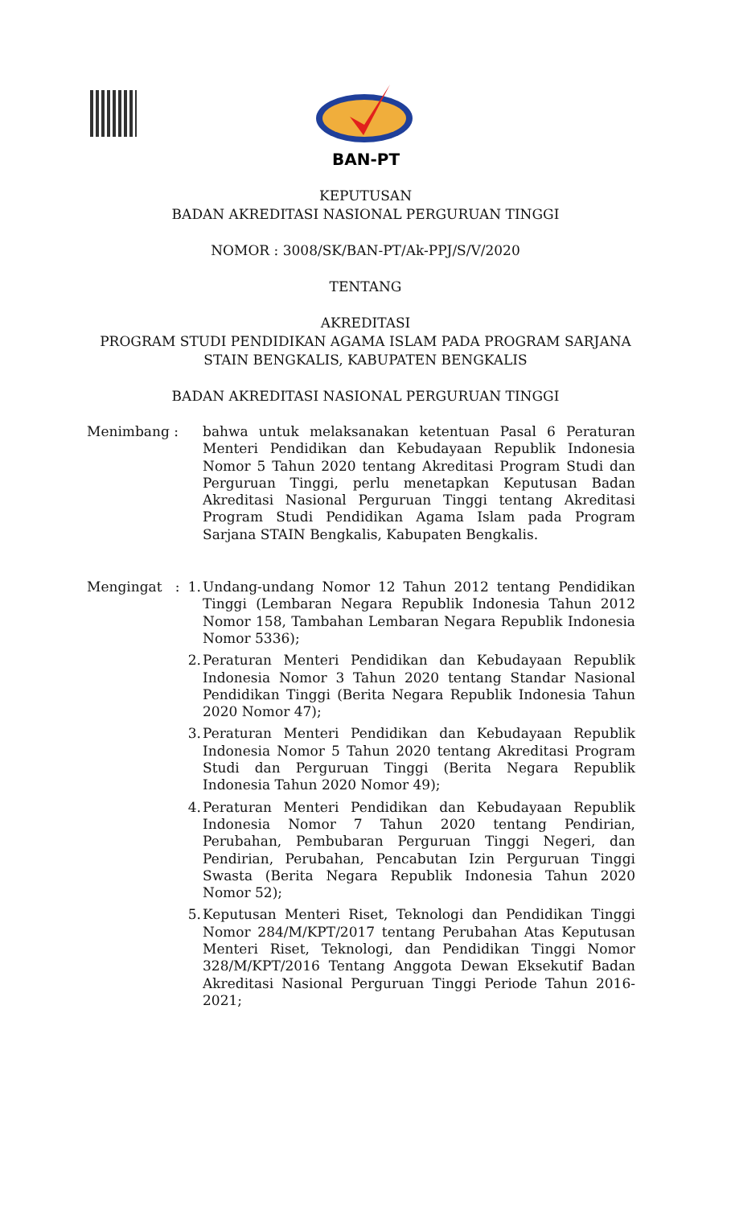BAN-PT
KEPUTUSAN
BADAN AKREDITASI NASIONAL PERGURUAN TINGGI
NOMOR : 3008/SK/BAN-PT/Ak-PPJ/S/V/2020
TENTANG
AKREDITASI
PROGRAM STUDI PENDIDIKAN AGAMA ISLAM PADA PROGRAM SARJANA
STAIN BENGKALIS, KABUPATEN BENGKALIS
BADAN AKREDITASI NASIONAL PERGURUAN TINGGI
Menimbang : bahwa untuk melaksanakan ketentuan Pasal 6 Peraturan Menteri Pendidikan dan Kebudayaan Republik Indonesia Nomor 5 Tahun 2020 tentang Akreditasi Program Studi dan Perguruan Tinggi, perlu menetapkan Keputusan Badan Akreditasi Nasional Perguruan Tinggi tentang Akreditasi Program Studi Pendidikan Agama Islam pada Program Sarjana STAIN Bengkalis, Kabupaten Bengkalis.
Mengingat :
1. Undang-undang Nomor 12 Tahun 2012 tentang Pendidikan Tinggi (Lembaran Negara Republik Indonesia Tahun 2012 Nomor 158, Tambahan Lembaran Negara Republik Indonesia Nomor 5336);
2. Peraturan Menteri Pendidikan dan Kebudayaan Republik Indonesia Nomor 3 Tahun 2020 tentang Standar Nasional Pendidikan Tinggi (Berita Negara Republik Indonesia Tahun 2020 Nomor 47);
3. Peraturan Menteri Pendidikan dan Kebudayaan Republik Indonesia Nomor 5 Tahun 2020 tentang Akreditasi Program Studi dan Perguruan Tinggi (Berita Negara Republik Indonesia Tahun 2020 Nomor 49);
4. Peraturan Menteri Pendidikan dan Kebudayaan Republik Indonesia Nomor 7 Tahun 2020 tentang Pendirian, Perubahan, Pembubaran Perguruan Tinggi Negeri, dan Pendirian, Perubahan, Pencabutan Izin Perguruan Tinggi Swasta (Berita Negara Republik Indonesia Tahun 2020 Nomor 52);
5. Keputusan Menteri Riset, Teknologi dan Pendidikan Tinggi Nomor 284/M/KPT/2017 tentang Perubahan Atas Keputusan Menteri Riset, Teknologi, dan Pendidikan Tinggi Nomor 328/M/KPT/2016 Tentang Anggota Dewan Eksekutif Badan Akreditasi Nasional Perguruan Tinggi Periode Tahun 2016-2021;